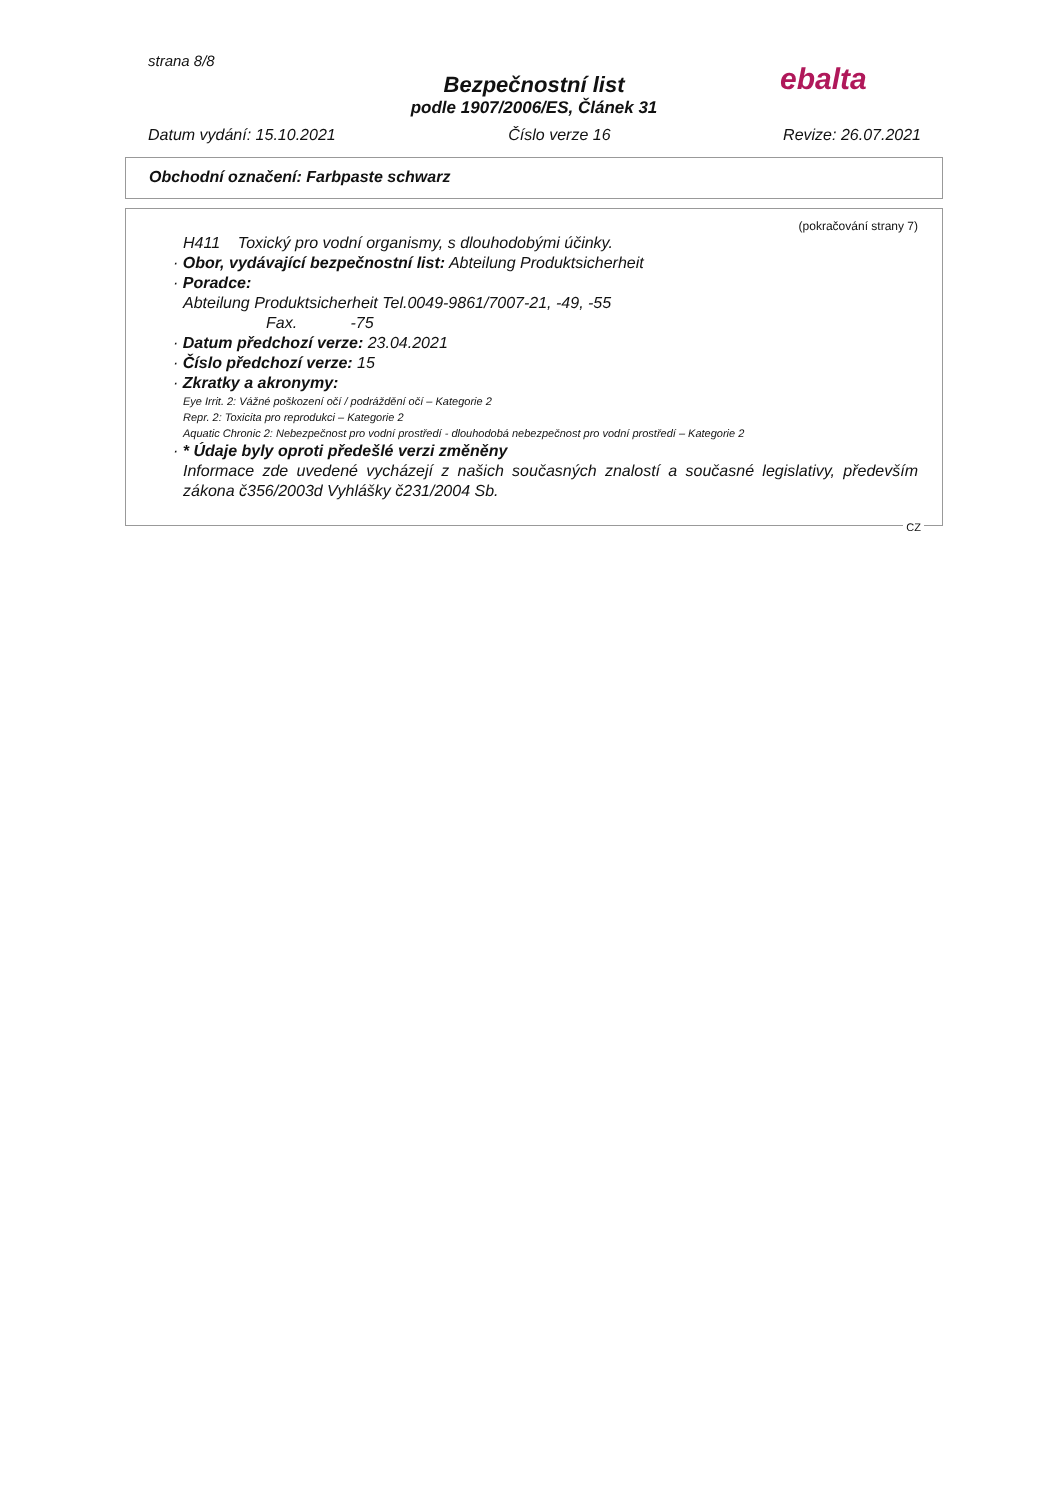strana 8/8
ebalta
Bezpečnostní list
podle 1907/2006/ES, Článek 31
Datum vydání: 15.10.2021 Číslo verze 16 Revize: 26.07.2021
Obchodní označení: Farbpaste schwarz
(pokračování strany 7)
H411 Toxický pro vodní organismy, s dlouhodobými účinky.
· Obor, vydávající bezpečnostní list: Abteilung Produktsicherheit
· Poradce:
Abteilung Produktsicherheit Tel.0049-9861/7007-21, -49, -55
Fax. -75
· Datum předchozí verze: 23.04.2021
· Číslo předchozí verze: 15
· Zkratky a akronymy:
Eye Irrit. 2: Vážné poškození očí / podráždění očí – Kategorie 2
Repr. 2: Toxicita pro reprodukci – Kategorie 2
Aquatic Chronic 2: Nebezpečnost pro vodní prostředí - dlouhodobá nebezpečnost pro vodní prostředí – Kategorie 2
· * Údaje byly oproti předešlé verzi změněny
Informace zde uvedené vycházejí z našich současných znalostí a současné legislativy, především zákona č356/2003d Vyhlášky č231/2004 Sb.
CZ